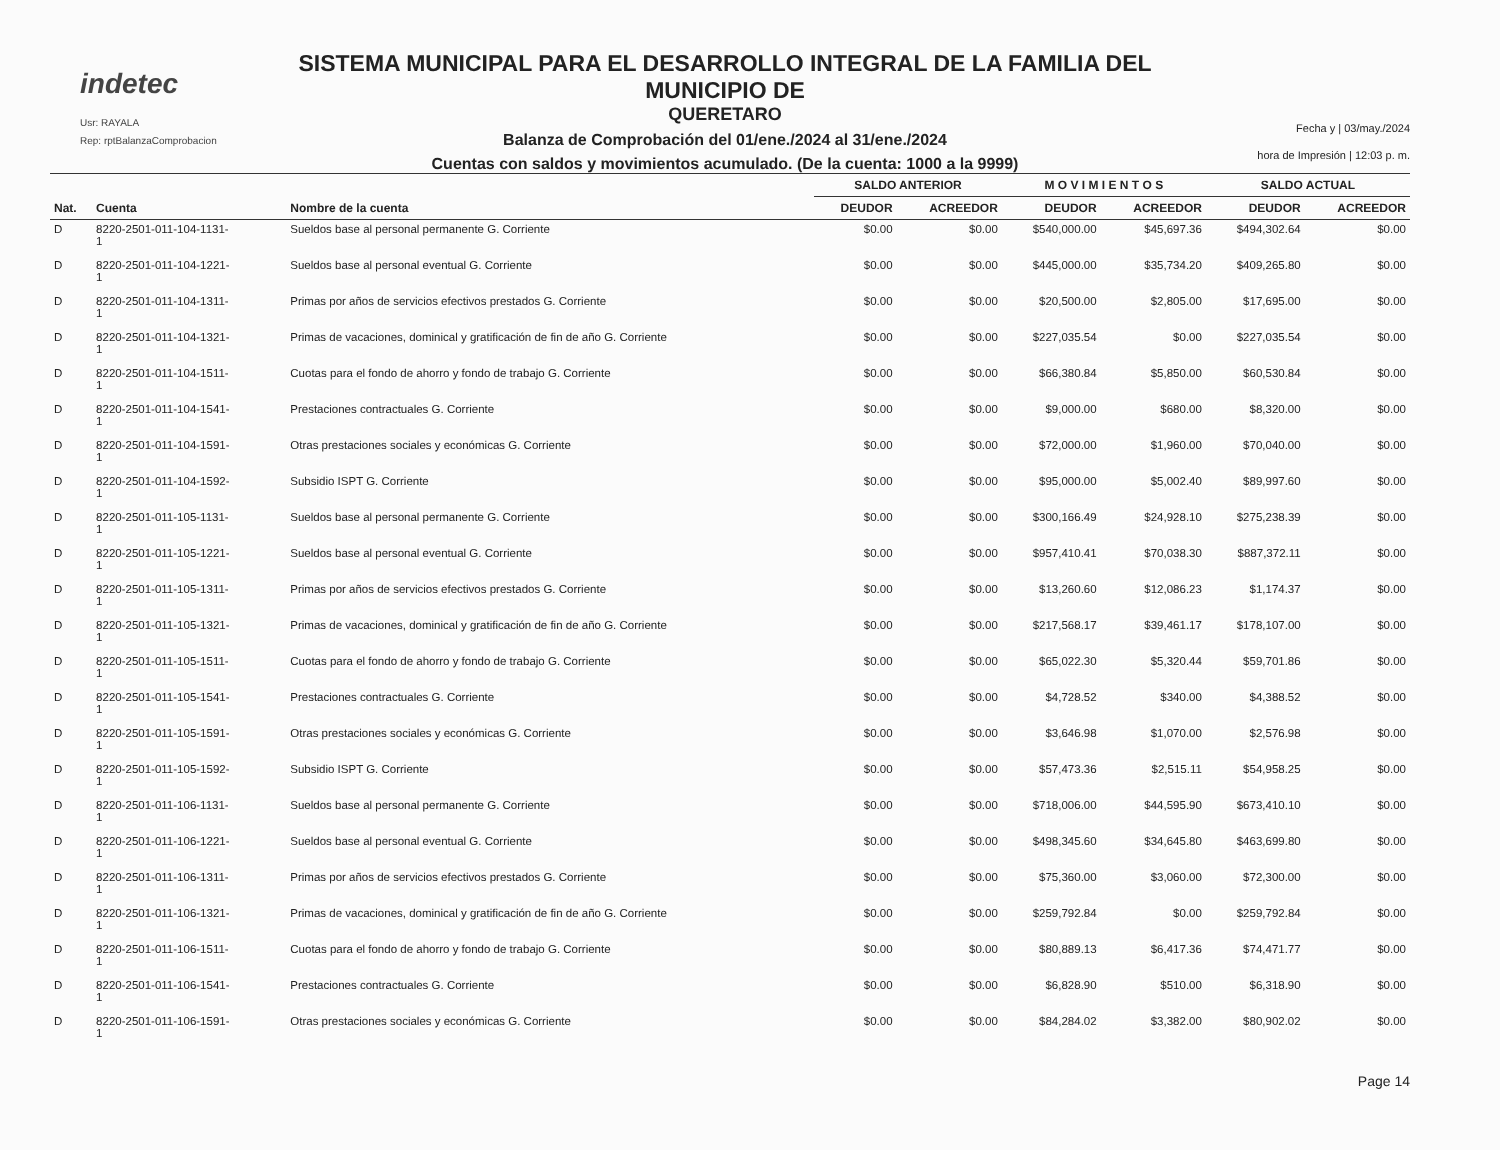indetec
Usr: RAYALA
Rep: rptBalanzaComprobacion
SISTEMA MUNICIPAL PARA EL DESARROLLO INTEGRAL DE LA FAMILIA DEL MUNICIPIO DE
QUERETARO
Balanza de Comprobación del 01/ene./2024 al 31/ene./2024
Cuentas con saldos y movimientos acumulado. (De la cuenta: 1000 a la 9999)
Fecha y | 03/may./2024
hora de Impresión | 12:03 p. m.
| | | | SALDO ANTERIOR | | M O V I M I E N T O S | | SALDO ACTUAL | |
| --- | --- | --- | --- | --- | --- | --- | --- | --- |
| Nat. | Cuenta | Nombre de la cuenta | DEUDOR | ACREEDOR | DEUDOR | ACREEDOR | DEUDOR | ACREEDOR |
| D | 8220-2501-011-104-1131- 1 | Sueldos base al personal permanente G. Corriente | $0.00 | $0.00 | $540,000.00 | $45,697.36 | $494,302.64 | $0.00 |
| D | 8220-2501-011-104-1221- 1 | Sueldos base al personal eventual G. Corriente | $0.00 | $0.00 | $445,000.00 | $35,734.20 | $409,265.80 | $0.00 |
| D | 8220-2501-011-104-1311- 1 | Primas por años de servicios efectivos prestados G. Corriente | $0.00 | $0.00 | $20,500.00 | $2,805.00 | $17,695.00 | $0.00 |
| D | 8220-2501-011-104-1321- 1 | Primas de vacaciones, dominical y gratificación de fin de año G. Corriente | $0.00 | $0.00 | $227,035.54 | $0.00 | $227,035.54 | $0.00 |
| D | 8220-2501-011-104-1511- 1 | Cuotas para el fondo de ahorro y fondo de trabajo G. Corriente | $0.00 | $0.00 | $66,380.84 | $5,850.00 | $60,530.84 | $0.00 |
| D | 8220-2501-011-104-1541- 1 | Prestaciones contractuales G. Corriente | $0.00 | $0.00 | $9,000.00 | $680.00 | $8,320.00 | $0.00 |
| D | 8220-2501-011-104-1591- 1 | Otras prestaciones sociales y económicas G. Corriente | $0.00 | $0.00 | $72,000.00 | $1,960.00 | $70,040.00 | $0.00 |
| D | 8220-2501-011-104-1592- 1 | Subsidio ISPT G. Corriente | $0.00 | $0.00 | $95,000.00 | $5,002.40 | $89,997.60 | $0.00 |
| D | 8220-2501-011-105-1131- 1 | Sueldos base al personal permanente G. Corriente | $0.00 | $0.00 | $300,166.49 | $24,928.10 | $275,238.39 | $0.00 |
| D | 8220-2501-011-105-1221- 1 | Sueldos base al personal eventual G. Corriente | $0.00 | $0.00 | $957,410.41 | $70,038.30 | $887,372.11 | $0.00 |
| D | 8220-2501-011-105-1311- 1 | Primas por años de servicios efectivos prestados G. Corriente | $0.00 | $0.00 | $13,260.60 | $12,086.23 | $1,174.37 | $0.00 |
| D | 8220-2501-011-105-1321- 1 | Primas de vacaciones, dominical y gratificación de fin de año G. Corriente | $0.00 | $0.00 | $217,568.17 | $39,461.17 | $178,107.00 | $0.00 |
| D | 8220-2501-011-105-1511- 1 | Cuotas para el fondo de ahorro y fondo de trabajo G. Corriente | $0.00 | $0.00 | $65,022.30 | $5,320.44 | $59,701.86 | $0.00 |
| D | 8220-2501-011-105-1541- 1 | Prestaciones contractuales G. Corriente | $0.00 | $0.00 | $4,728.52 | $340.00 | $4,388.52 | $0.00 |
| D | 8220-2501-011-105-1591- 1 | Otras prestaciones sociales y económicas G. Corriente | $0.00 | $0.00 | $3,646.98 | $1,070.00 | $2,576.98 | $0.00 |
| D | 8220-2501-011-105-1592- 1 | Subsidio ISPT G. Corriente | $0.00 | $0.00 | $57,473.36 | $2,515.11 | $54,958.25 | $0.00 |
| D | 8220-2501-011-106-1131- 1 | Sueldos base al personal permanente G. Corriente | $0.00 | $0.00 | $718,006.00 | $44,595.90 | $673,410.10 | $0.00 |
| D | 8220-2501-011-106-1221- 1 | Sueldos base al personal eventual G. Corriente | $0.00 | $0.00 | $498,345.60 | $34,645.80 | $463,699.80 | $0.00 |
| D | 8220-2501-011-106-1311- 1 | Primas por años de servicios efectivos prestados G. Corriente | $0.00 | $0.00 | $75,360.00 | $3,060.00 | $72,300.00 | $0.00 |
| D | 8220-2501-011-106-1321- 1 | Primas de vacaciones, dominical y gratificación de fin de año G. Corriente | $0.00 | $0.00 | $259,792.84 | $0.00 | $259,792.84 | $0.00 |
| D | 8220-2501-011-106-1511- 1 | Cuotas para el fondo de ahorro y fondo de trabajo G. Corriente | $0.00 | $0.00 | $80,889.13 | $6,417.36 | $74,471.77 | $0.00 |
| D | 8220-2501-011-106-1541- 1 | Prestaciones contractuales G. Corriente | $0.00 | $0.00 | $6,828.90 | $510.00 | $6,318.90 | $0.00 |
| D | 8220-2501-011-106-1591- 1 | Otras prestaciones sociales y económicas G. Corriente | $0.00 | $0.00 | $84,284.02 | $3,382.00 | $80,902.02 | $0.00 |
Page 14